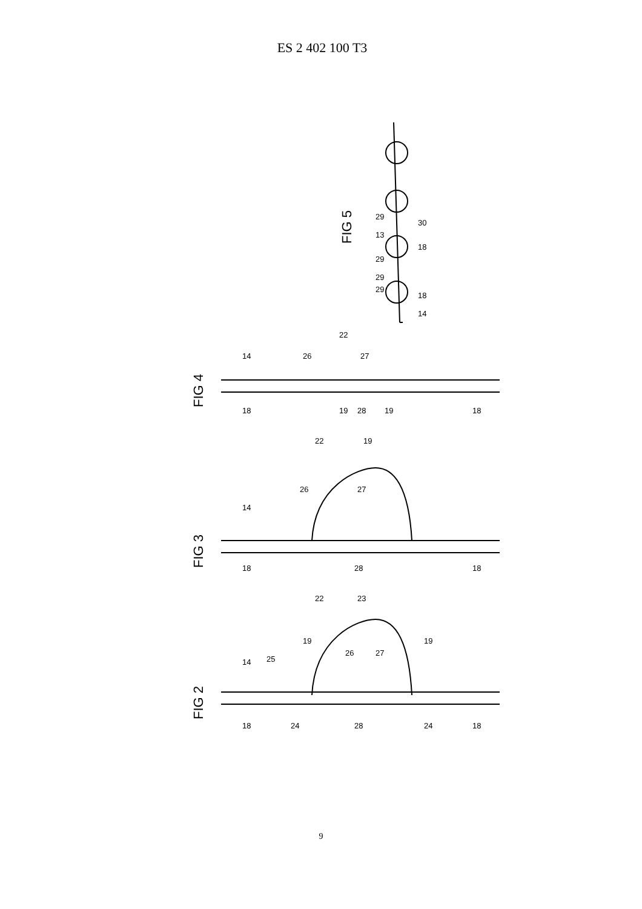ES 2 402 100 T3
FIG 2
FIG 3
FIG 4
FIG 5
18
14
25
24
28
24
18
22
23
26
27
19
19
18
14
26
28
18
22
27
19
18
14
26
19
28
27
19
18
22
29
29
13
29
30
18
18
14
29
9